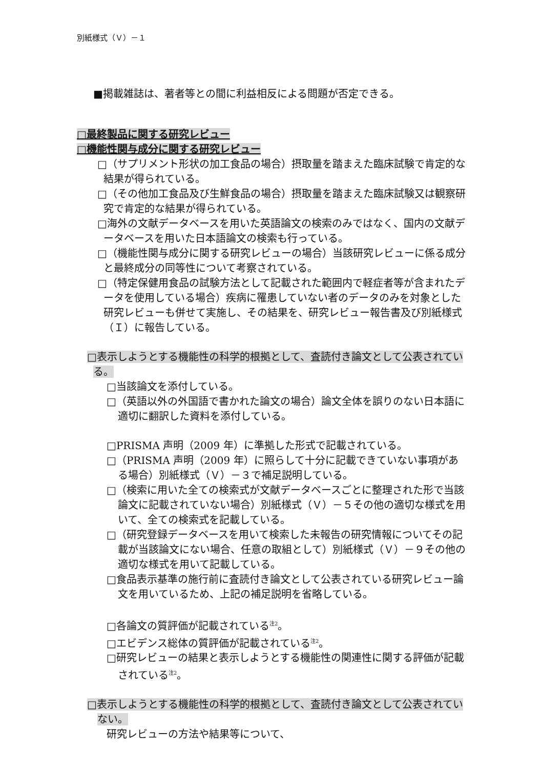別紙様式（Ｖ）－１
■掲載雑誌は、著者等との間に利益相反による問題が否定できる。
□最終製品に関する研究レビュー
□機能性関与成分に関する研究レビュー
□（サプリメント形状の加工食品の場合）摂取量を踏まえた臨床試験で肯定的な結果が得られている。
□（その他加工食品及び生鮮食品の場合）摂取量を踏まえた臨床試験又は観察研究で肯定的な結果が得られている。
□海外の文献データベースを用いた英語論文の検索のみではなく、国内の文献データベースを用いた日本語論文の検索も行っている。
□（機能性関与成分に関する研究レビューの場合）当該研究レビューに係る成分と最終成分の同等性について考察されている。
□（特定保健用食品の試験方法として記載された範囲内で軽症者等が含まれたデータを使用している場合）疾病に罹患していない者のデータのみを対象とした研究レビューも併せて実施し、その結果を、研究レビュー報告書及び別紙様式（Ｉ）に報告している。
□表示しようとする機能性の科学的根拠として、査読付き論文として公表されている。
□当該論文を添付している。
□（英語以外の外国語で書かれた論文の場合）論文全体を誤りのない日本語に適切に翻訳した資料を添付している。
□PRISMA 声明（2009 年）に準拠した形式で記載されている。
□（PRISMA 声明（2009 年）に照らして十分に記載できていない事項がある場合）別紙様式（Ｖ）－３で補足説明している。
□（検索に用いた全ての検索式が文献データベースごとに整理された形で当該論文に記載されていない場合）別紙様式（Ｖ）－５その他の適切な様式を用いて、全ての検索式を記載している。
□（研究登録データベースを用いて検索した未報告の研究情報についてその記載が当該論文にない場合、任意の取組として）別紙様式（Ｖ）－９その他の適切な様式を用いて記載している。
□食品表示基準の施行前に査読付き論文として公表されている研究レビュー論文を用いているため、上記の補足説明を省略している。
□各論文の質評価が記載されている<sup>注2</sup>。
□エビデンス総体の質評価が記載されている<sup>注2</sup>。
□研究レビューの結果と表示しようとする機能性の関連性に関する評価が記載されている<sup>注2</sup>。
□表示しようとする機能性の科学的根拠として、査読付き論文として公表されていない。
研究レビューの方法や結果等について、